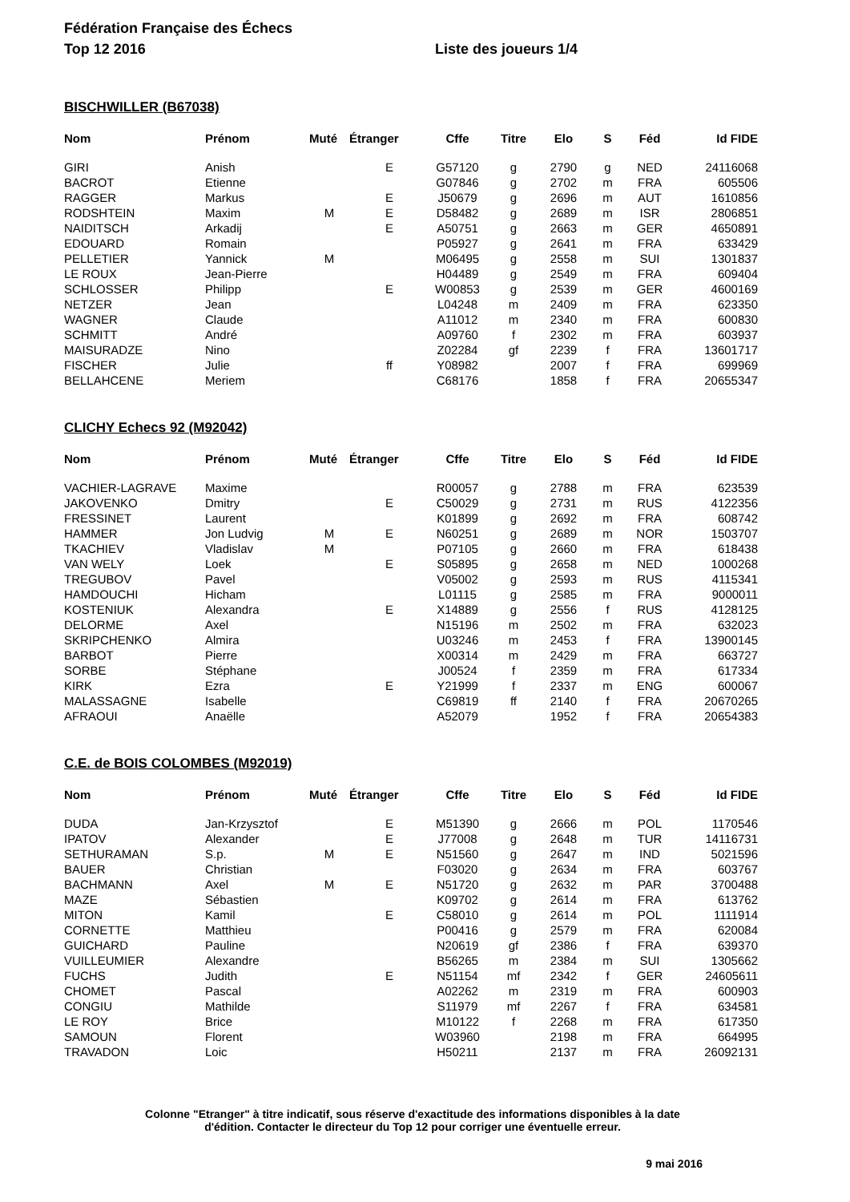Fédération Française des Échecs
Top 12 2016 Liste des joueurs 1/4
BISCHWILLER (B67038)
| Nom | Prénom | Muté | Étranger | Cffe | Titre | Elo | S | Féd | Id FIDE |
| --- | --- | --- | --- | --- | --- | --- | --- | --- | --- |
| GIRI | Anish | | E | G57120 | g | 2790 | g | NED | 24116068 |
| BACROT | Etienne | | | G07846 | g | 2702 | m | FRA | 605506 |
| RAGGER | Markus | | E | J50679 | g | 2696 | m | AUT | 1610856 |
| RODSHTEIN | Maxim | M | E | D58482 | g | 2689 | m | ISR | 2806851 |
| NAIDITSCH | Arkadij | | E | A50751 | g | 2663 | m | GER | 4650891 |
| EDOUARD | Romain | | | P05927 | g | 2641 | m | FRA | 633429 |
| PELLETIER | Yannick | M | | M06495 | g | 2558 | m | SUI | 1301837 |
| LE ROUX | Jean-Pierre | | | H04489 | g | 2549 | m | FRA | 609404 |
| SCHLOSSER | Philipp | | E | W00853 | g | 2539 | m | GER | 4600169 |
| NETZER | Jean | | | L04248 | m | 2409 | m | FRA | 623350 |
| WAGNER | Claude | | | A11012 | m | 2340 | m | FRA | 600830 |
| SCHMITT | André | | | A09760 | f | 2302 | m | FRA | 603937 |
| MAISURADZE | Nino | | | Z02284 | gf | 2239 | f | FRA | 13601717 |
| FISCHER | Julie | | ff | Y08982 | | 2007 | f | FRA | 699969 |
| BELLAHCENE | Meriem | | | C68176 | | 1858 | f | FRA | 20655347 |
CLICHY Echecs 92 (M92042)
| Nom | Prénom | Muté | Étranger | Cffe | Titre | Elo | S | Féd | Id FIDE |
| --- | --- | --- | --- | --- | --- | --- | --- | --- | --- |
| VACHIER-LAGRAVE | Maxime | | | R00057 | g | 2788 | m | FRA | 623539 |
| JAKOVENKO | Dmitry | | E | C50029 | g | 2731 | m | RUS | 4122356 |
| FRESSINET | Laurent | | | K01899 | g | 2692 | m | FRA | 608742 |
| HAMMER | Jon Ludvig | M | E | N60251 | g | 2689 | m | NOR | 1503707 |
| TKACHIEV | Vladislav | M | | P07105 | g | 2660 | m | FRA | 618438 |
| VAN WELY | Loek | | E | S05895 | g | 2658 | m | NED | 1000268 |
| TREGUBOV | Pavel | | | V05002 | g | 2593 | m | RUS | 4115341 |
| HAMDOUCHI | Hicham | | | L01115 | g | 2585 | m | FRA | 9000011 |
| KOSTENIUK | Alexandra | | E | X14889 | g | 2556 | f | RUS | 4128125 |
| DELORME | Axel | | | N15196 | m | 2502 | m | FRA | 632023 |
| SKRIPCHENKO | Almira | | | U03246 | m | 2453 | f | FRA | 13900145 |
| BARBOT | Pierre | | | X00314 | m | 2429 | m | FRA | 663727 |
| SORBE | Stéphane | | | J00524 | f | 2359 | m | FRA | 617334 |
| KIRK | Ezra | | E | Y21999 | f | 2337 | m | ENG | 600067 |
| MALASSAGNE | Isabelle | | | C69819 | ff | 2140 | f | FRA | 20670265 |
| AFRAOUI | Anaëlle | | | A52079 | | 1952 | f | FRA | 20654383 |
C.E. de BOIS COLOMBES (M92019)
| Nom | Prénom | Muté | Étranger | Cffe | Titre | Elo | S | Féd | Id FIDE |
| --- | --- | --- | --- | --- | --- | --- | --- | --- | --- |
| DUDA | Jan-Krzysztof | | E | M51390 | g | 2666 | m | POL | 1170546 |
| IPATOV | Alexander | | E | J77008 | g | 2648 | m | TUR | 14116731 |
| SETHURAMAN | S.p. | M | E | N51560 | g | 2647 | m | IND | 5021596 |
| BAUER | Christian | | | F03020 | g | 2634 | m | FRA | 603767 |
| BACHMANN | Axel | M | E | N51720 | g | 2632 | m | PAR | 3700488 |
| MAZE | Sébastien | | | K09702 | g | 2614 | m | FRA | 613762 |
| MITON | Kamil | | E | C58010 | g | 2614 | m | POL | 1111914 |
| CORNETTE | Matthieu | | | P00416 | g | 2579 | m | FRA | 620084 |
| GUICHARD | Pauline | | | N20619 | gf | 2386 | f | FRA | 639370 |
| VUILLEUMIER | Alexandre | | | B56265 | m | 2384 | m | SUI | 1305662 |
| FUCHS | Judith | | E | N51154 | mf | 2342 | f | GER | 24605611 |
| CHOMET | Pascal | | | A02262 | m | 2319 | m | FRA | 600903 |
| CONGIU | Mathilde | | | S11979 | mf | 2267 | f | FRA | 634581 |
| LE ROY | Brice | | | M10122 | f | 2268 | m | FRA | 617350 |
| SAMOUN | Florent | | | W03960 | | 2198 | m | FRA | 664995 |
| TRAVADON | Loic | | | H50211 | | 2137 | m | FRA | 26092131 |
Colonne "Etranger" à titre indicatif, sous réserve d'exactitude des informations disponibles à la date
d'édition. Contacter le directeur du Top 12 pour corriger une éventuelle erreur.
9 mai 2016